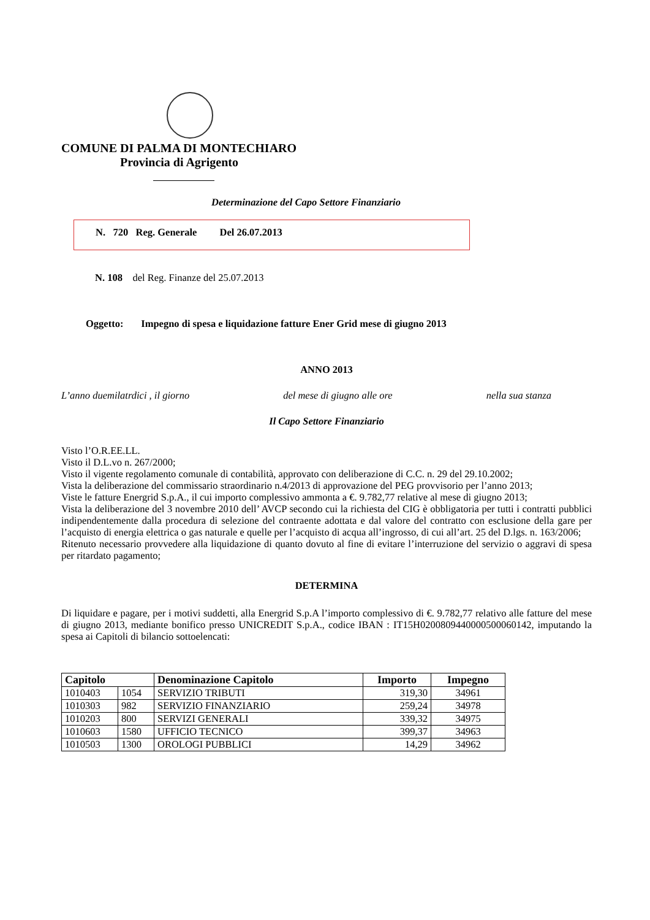COMUNE DI PALMA DI MONTECHIARO
Provincia di Agrigento
Determinazione del Capo Settore Finanziario
N. 720 Reg. Generale Del 26.07.2013
N. 108 del Reg. Finanze del 25.07.2013
Oggetto: Impegno di spesa e liquidazione fatture Ener Grid mese di giugno 2013
ANNO 2013
L’anno duemilatrdici , il giorno del mese di giugno alle ore nella sua stanza
Il Capo Settore Finanziario
Visto l’O.R.EE.LL.
Visto il D.L.vo n. 267/2000;
Visto il vigente regolamento comunale di contabilità, approvato con deliberazione di C.C. n. 29 del 29.10.2002;
Vista la deliberazione del commissario straordinario n.4/2013 di approvazione del PEG provvisorio per l’anno 2013;
Viste le fatture Energrid S.p.A., il cui importo complessivo ammonta a €. 9.782,77 relative al mese di giugno 2013;
Vista la deliberazione del 3 novembre 2010 dell’ AVCP secondo cui la richiesta del CIG è obbligatoria per tutti i contratti pubblici indipendentemente dalla procedura di selezione del contraente adottata e dal valore del contratto con esclusione della gare per l’acquisto di energia elettrica o gas naturale e quelle per l’acquisto di acqua all’ingrosso, di cui all’art. 25 del D.lgs. n. 163/2006;
Ritenuto necessario provvedere alla liquidazione di quanto dovuto al fine di evitare l’interruzione del servizio o aggravi di spesa per ritardato pagamento;
DETERMINA
Di liquidare e pagare, per i motivi suddetti, alla Energrid S.p.A l’importo complessivo di €. 9.782,77 relativo alle fatture del mese di giugno 2013, mediante bonifico presso UNICREDIT S.p.A., codice IBAN : IT15H0200809440000500060142, imputando la spesa ai Capitoli di bilancio sottoelencati:
| Capitolo | | Denominazione Capitolo | Importo | Impegno |
| --- | --- | --- | --- | --- |
| 1010403 | 1054 | SERVIZIO TRIBUTI | 319,30 | 34961 |
| 1010303 | 982 | SERVIZIO FINANZIARIO | 259,24 | 34978 |
| 1010203 | 800 | SERVIZI GENERALI | 339,32 | 34975 |
| 1010603 | 1580 | UFFICIO TECNICO | 399,37 | 34963 |
| 1010503 | 1300 | OROLOGI PUBBLICI | 14,29 | 34962 |